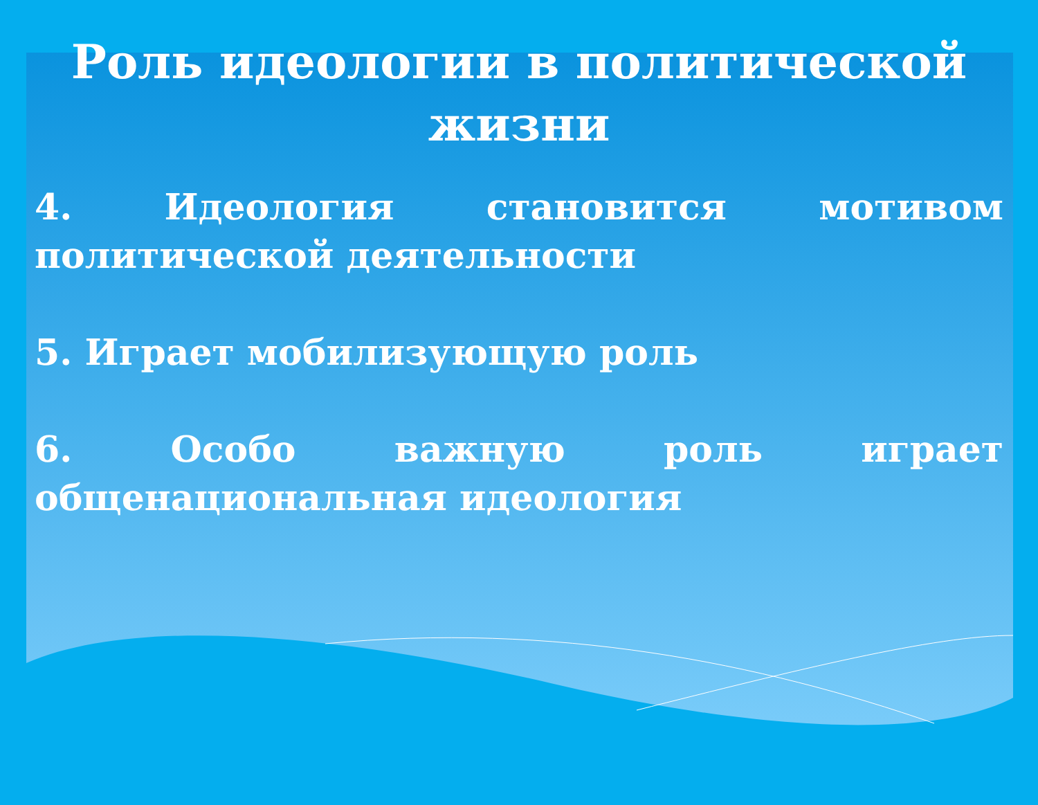Роль идеологии в политической жизни
4. Идеология становится мотивом политической деятельности
5. Играет мобилизующую роль
6. Особо важную роль играет общенациональная идеология